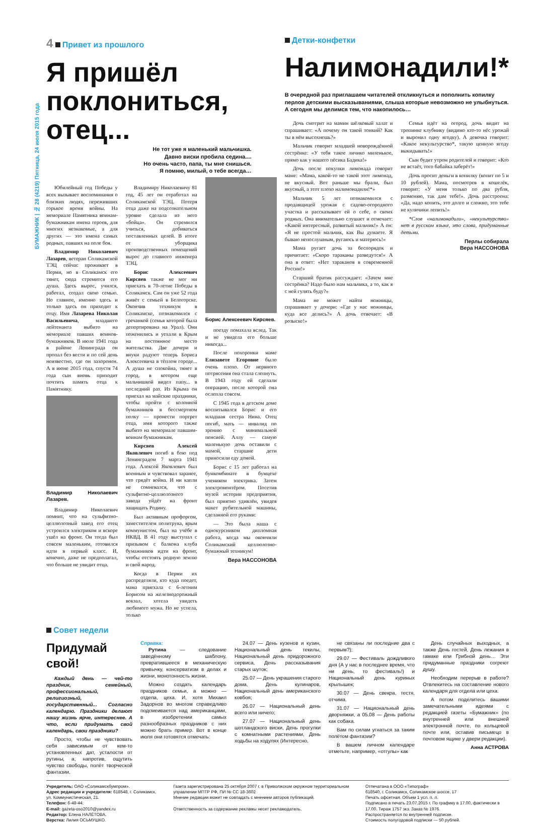БУМАЖНИК | № 28 (4219) Пятница, 24 июля 2015 года
4 Привет из прошлого
Я пришёл поклониться, отец...
Не тот уже я маленький мальчишка.
Давно виски пробила седина....
Но очень часто, папа, ты мне снишься.
Я помню, милый, о тебе всегда…
Юбилейный год Победы у всех вызывает воспоминания о близких людях, переживших горькое время войны. На мемориале Памятника воинам-бумажникам имена героев, для многих незнакомые, а для других — это имена самых родных, павших на поле боя.
Владимир Николаевич Лазарев, ветеран Соликамской ТЭЦ сейчас проживает в Перми, но в Соликамск его тянет, сюда стремится его душа. Здесь вырос, учился, работал, создал свою семью. Но главное, именно здесь и только здесь он приходит к отцу. Имя Лазарева Николая Васильевича, младшего лейтенанта выбито на мемориале павших воинов-бумажников. В июле 1941 года в районе Ленинграда он пропал без вести и по сей день неизвестно, где он захоронен. А в июне 2015 года, спустя 74 года сын вновь приходит почтить память отца к Памятнику.
Владимир Николаевич Лазарев.
Владимир Николаевич помнит, что на сульфитно-целлюлозный завод его отец устроился электриком и вскоре ушёл на фронт. Он тогда был совсем маленьким, готовился идти в первый класс. И, конечно, даже не предполагал, что больше не увидит отца.
Владимиру Николаевичу 81 год, 45 лет он отработал на Соликамской ТЭЦ. Потеря отца даже на подсознательном уровне сделала из него «бойца». Он стремился учиться, добиваться поставленных целей. В итоге от уборщика производственных помещений вырос до главного инженера ТЭЦ.
Борис Алексеевич Кирсяев также не мог ни приехать в 70-летие Победы в Соликамск. Сам он уже 52 года живёт с семьей в Белогорске. Окончив техникум в Соликамске, познакомился с гречанкой (семья которой была депортирована на Урал). Они поженились и уехали в Крым на постоянное место жительства. Две дочери и внуки радуют теперь Бориса Алексеевича в тёплом городе... А душа не спокойна, тянет в город, в котором еще мальчишкой видел папу... в последний раз. Из Крыма он приехал на майские праздники, чтобы пройти с колонной бумажников в бессмертном полку — пронести портрет отца, имя которого также выбито на мемориале павшим-воинам бумажникам.
Кирсяев Алексей Яковлевич погиб в бою под Ленинградом 7 марта 1941 года. Алексей Яковлевич был военным и чувствовал заранее, что грядёт война. И ни капли не сомневался, что с сульфитно-целлюлозного завода уйдёт на фронт защищать Родину.
Был активным профоргом, заместителем политрука, ярым коммунистом, был на учёбе в НКВД. В 41 году выступал с призывом с балкона клуба бумажников идти на фронт, чтобы отстоять родную землю и свой народ.
Когда в Перми их распределяли, кто куда поедет, мама приехала с 6-летним Борисом на железнодорожный вокзал, хотела увидеть любимого мужа. Но не успела, только
Борис Алексеевич Кирсяев.
поезду помахала вслед. Так и не увидела его больше никогда...
После похоронки маме Елизавете Егоровне было очень плохо. От нервного потрясения она стала слепнуть. В 1943 году ей сделали операцию, после которой она ослепла совсем.
С 1945 года в детском доме воспитывался Борис и его младшая сестра Нина. Отец погиб, мать — инвалид по зрению с минимальной пенсией. Аллу — самую маленькую дочь оставили с мамой, старшие дети приносили еду домой.
Борис с 15 лет работал на бумкомбинате в бумцехе учеником электрика. Затем электромонтёром. Посетив музей истории предприятия, был приятно удивлён, увидев макет рубительной машины, сделанной его руками:
— Это была наша с однокурсником дипломная работа, когда мы окончили Соликамский целлюлозно-бумажный техникум!
Вера НАССОНОВА
Детки-конфетки
Налимонадили!*
В очередной раз приглашаем читателей откликнуться и пополнить копилку перлов детскими высказываниями, слыша которые невозможно не улыбнуться. А сегодня мы делимся тем, что накопилось…
Дочь смотрит на мамин шёлковый халат и спрашивает: «А почему он такой тонкий? Как ты в нём высохнешь?»
Мальчик говорит младшей новорождённой сестрёнке: «У тебя такое личико миленькое, прямо как у нашего пёсика Бадика!»
Дочь после покупки лимонада говорит маме: «Мама, какой-то не такой этот лимонад, не вкусный. Вот раньше мы брали, был вкусный, а этот плохо налимонадили!*»
Мальчик 5 лет познакомился с продавщицей урожая с садово-огородного участка и рассказывает ей о себе, о своих родных. Она внимательно слушает и отмечает: «Какой интересный, развитый мальчик!» А он: «Я не простой мальчик, как Вы думаете. Я бываю непослушным, ругаюсь и матерюсь!»
Мама ругает дочь за беспорядок и причитает: «Скоро тараканы разведутся!» А она в ответ: «Нет тараканов в современной России!»
Старший братик рассуждает: «Зачем мне сестрёнка? Надо было нам мальчика, а то, как я с ней гулять буду?»
Мама не может найти ножницы, спрашивает у дочери: «Где у нас ножницы, куда все делись?» А дочь отвечает: «В розыске!»
Семья идёт на огород, дочь видит на тропинке клубнику (видимо кто-то нёс урожай и выронил одну ягодку). А девочка говорит: «Какое некультурство*, такую ценную ягоду выкидывать!»
Сын будит утром родителей и говорит: «Кто не встаёт, того бабайка заберёт!»
Дочь просит деньги в копилку (копит по 5 и 10 рублей). Мама, посмотрев в кошелёк, говорит: «У меня только по два рубля, разменяю, так дам тебе!». Дочь расстроена: «Да, надо копить, это долго и сложно, это тебе не куличики лепить!»
*Слов «налимонадили», «некультурство» нет в русском языке, это слова, придуманные детьми.
Перлы собирала
Вера НАССОНОВА
Совет недели
Придумай свой!
Каждый день — чей-то праздник, семейный, профессиональный, религиозный, государственный... Согласно календарю. Праздники делают нашу жизнь ярче, интереснее. А что, если придумать свой календарь, свои праздники?
Просто, чтобы не чувствовать себя зависимым от кем-то установленных дат, усталости от рутины, а, напротив, ощутить чувство свободы, полёт творческой фантазии.
Справка:
Рутина — следование заведённому шаблону, превратившееся в механическую привычку, консерватизм в делах и жизни, монотонность жизни.
Можно создать календарь праздников семьи, а можно — отдела, цеха. И, хотя Михаил Задорнов во многом справедливо подсмеивается над американцами, в изобретении самых разнообразных праздников с них можно брать пример. Вот в конце июля они готовятся отмечать:
24.07 — День кузенов и кузин, Национальный день текилы, Национальный день придорожного сервиса, День рассказывания старых шуток;
25.07 — День украшения старого дома, День кулинаров, Национальный день американского ковбоя;
26.07 — Национальный день всего или ничего;
27.07 — Национальный день шотландского виски, День прогулки с комнатными растениями, День ходьбы на ходулях (Интересно,
не связаны ли последние два с первым?);
29.07 — Фестиваль дождливого дня (А у нас в последнее время, что ни день, то фестиваль!) и Национальный день куриных крылышек;
30.07 — День свекра, тестя, отчима.
31.07 — Национальный день дворняжки, а 05.08 — День работы как собака.
Вам по силам угнаться за таким полётом фантазии?
В вашем личном календаре отметьте, например, «отгулы» как
День случайных выходных, а также День гостей, День лежания в гамаке или Грибной день… Эти придуманные праздники согреют душу.
Необходим перерыв в работе? Отвлекитесь на составление нового календаря для отдела или цеха.
А потом поделитесь вашими замечательными идеями с редакцией газеты «Бумажник» (по внутренней или внешней электронной почте, по кольцевой почте или, оставив письмецо в почтовом ящике у двери редакции).
Анна АСТРОВА
Учредитель: ОАО «Соликамскбумпром».
Адрес редакции и учредителя: 618548, г. Соликамск, ул. Коммунистическая, 21.
Телефон: 6-48-44.
E-mail: gazeta-oso2010@yandex.ru
Редактор: Елена НАЛЁТОВА.
Верстка: Лилия ОСЬМУШКО.
Газета зарегистрирована 25 октября 2007 г. в Приволжском окружном территориальном управлении МПТР РФ, ПИ № СС 18-3602
Мнение редакции может не совпадать с мнением авторов публикаций.
Ответственность за содержание рекламы несет рекламодатель.
Отпечатана в ООО «Типограф»
618540, г. Соликамск, Соликамское шоссе, 17
Печать офсетная. Объем 1 усл. п. л.
Подписано в печать 23.07.2015 г. По графику в 17.00, фактически в 17.00. Тираж 1757 экз. Заказ № 1976.
Распространяется по внутренней подписке.
Стоимость полугодовой подписки — 50 рублей.